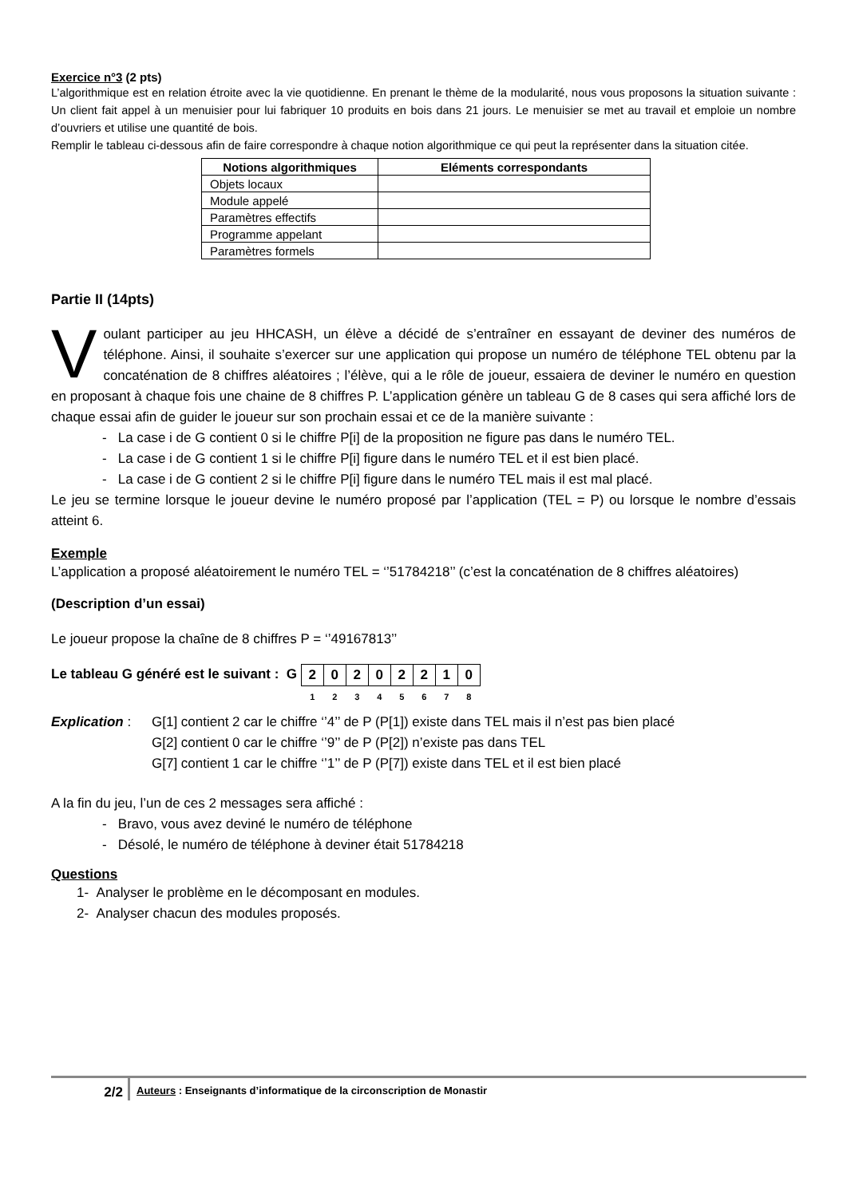Exercice n°3 (2 pts)
L’algorithmique est en relation étroite avec la vie quotidienne. En prenant le thème de la modularité, nous vous proposons la situation suivante : Un client fait appel à un menuisier pour lui fabriquer 10 produits en bois dans 21 jours. Le menuisier se met au travail et emploie un nombre d’ouvriers et utilise une quantité de bois.
Remplir le tableau ci-dessous afin de faire correspondre à chaque notion algorithmique ce qui peut la représenter dans la situation citée.
| Notions algorithmiques | Eléments correspondants |
| --- | --- |
| Objets locaux | |
| Module appelé | |
| Paramètres effectifs | |
| Programme appelant | |
| Paramètres formels | |
Partie II (14pts)
Voulant participer au jeu HHCASH, un élève a décidé de s’entraîner en essayant de deviner des numéros de téléphone. Ainsi, il souhaite s’exercer sur une application qui propose un numéro de téléphone TEL obtenu par la concaténation de 8 chiffres aléatoires ; l’élève, qui a le rôle de joueur, essaiera de deviner le numéro en question en proposant à chaque fois une chaine de 8 chiffres P. L’application génère un tableau G de 8 cases qui sera affiché lors de chaque essai afin de guider le joueur sur son prochain essai et ce de la manière suivante :
- La case i de G contient 0 si le chiffre P[i] de la proposition ne figure pas dans le numéro TEL.
- La case i de G contient 1 si le chiffre P[i] figure dans le numéro TEL et il est bien placé.
- La case i de G contient 2 si le chiffre P[i] figure dans le numéro TEL mais il est mal placé.
Le jeu se termine lorsque le joueur devine le numéro proposé par l’application (TEL = P) ou lorsque le nombre d’essais atteint 6.
Exemple
L’application a proposé aléatoirement le numéro TEL = ‘’51784218’’ (c’est la concaténation de 8 chiffres aléatoires)
(Description d’un essai)
Le joueur propose la chaîne de 8 chiffres P = ‘’49167813’’
Le tableau G généré est le suivant : G
| 2 | 0 | 2 | 0 | 2 | 2 | 1 | 0 |
| 1 | 2 | 3 | 4 | 5 | 6 | 7 | 8 |
Explication :
G[1] contient 2 car le chiffre ‘’4’’ de P (P[1]) existe dans TEL mais il n’est pas bien placé
G[2] contient 0 car le chiffre ‘’9’’ de P (P[2]) n’existe pas dans TEL
G[7] contient 1 car le chiffre ‘’1’’ de P (P[7]) existe dans TEL et il est bien placé
A la fin du jeu, l’un de ces 2 messages sera affiché :
- Bravo, vous avez deviné le numéro de téléphone
- Désolé, le numéro de téléphone à deviner était 51784218
Questions
1- Analyser le problème en le décomposant en modules.
2- Analyser chacun des modules proposés.
2/2
Auteurs : Enseignants d’informatique de la circonscription de Monastir